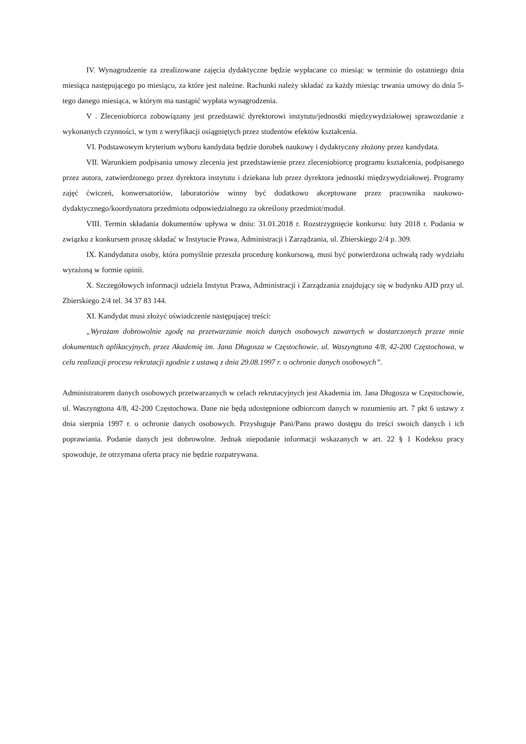IV. Wynagrodzenie za zrealizowane zajęcia dydaktyczne będzie wypłacane co miesiąc w terminie do ostatniego dnia miesiąca następującego po miesiącu, za które jest należne. Rachunki należy składać za każdy miesiąc trwania umowy do dnia 5-tego danego miesiąca, w którym ma nastąpić wypłata wynagrodzenia.
V . Zleceniobiorca zobowiązany jest przedstawić dyrektorowi instytutu/jednostki międzywydziałowej sprawozdanie z wykonanych czynności, w tym z weryfikacji osiągniętych przez studentów efektów kształcenia.
VI. Podstawowym kryterium wyboru kandydata będzie dorobek naukowy i dydaktyczny złożony przez kandydata.
VII. Warunkiem podpisania umowy zlecenia jest przedstawienie przez zleceniobiorcę programu kształcenia, podpisanego przez autora, zatwierdzonego przez dyrektora instytutu i dziekana lub przez dyrektora jednostki międzywydziałowej. Programy zajęć ćwiczeń, konwersatoriów, laboratoriów winny być dodatkowo akceptowane przez pracownika naukowo-dydaktycznego/koordynatora przedmiotu odpowiedzialnego za określony przedmiot/moduł.
VIII. Termin składania dokumentów upływa w dniu: 31.01.2018 r. Rozstrzygnięcie konkursu: luty 2018 r. Podania w związku z konkursem proszę składać w Instytucie Prawa, Administracji i Zarządzania, ul. Zbierskiego 2/4 p. 309.
IX. Kandydatura osoby, która pomyślnie przeszła procedurę konkursową, musi być potwierdzona uchwałą rady wydziału wyrażoną w formie opinii.
X. Szczegółowych informacji udziela Instytut Prawa, Administracji i Zarządzania znajdujący się w budynku AJD przy ul. Zbierskiego 2/4 tel. 34 37 83 144.
XI. Kandydat musi złożyć oświadczenie następującej treści:
„Wyrażam dobrowolnie zgodę na przetwarzanie moich danych osobowych zawartych w dostarczonych przeze mnie dokumentach aplikacyjnych, przez Akademię im. Jana Długosza w Częstochowie, ul. Waszyngtona 4/8, 42-200 Częstochowa, w celu realizacji procesu rekrutacji zgodnie z ustawą z dnia 29.08.1997 r. o ochronie danych osobowych”.
Administratorem danych osobowych przetwarzanych w celach rekrutacyjnych jest Akademia im. Jana Długosza w Częstochowie, ul. Waszyngtona 4/8, 42-200 Częstochowa. Dane nie będą udostępnione odbiorcom danych w rozumieniu art. 7 pkt 6 ustawy z dnia sierpnia 1997 r. o ochronie danych osobowych. Przysługuje Pani/Panu prawo dostępu do treści swoich danych i ich poprawiania. Podanie danych jest dobrowolne. Jednak niepodanie informacji wskazanych w art. 22 § 1 Kodeksu pracy spowoduje, że otrzymana oferta pracy nie będzie rozpatrywana.